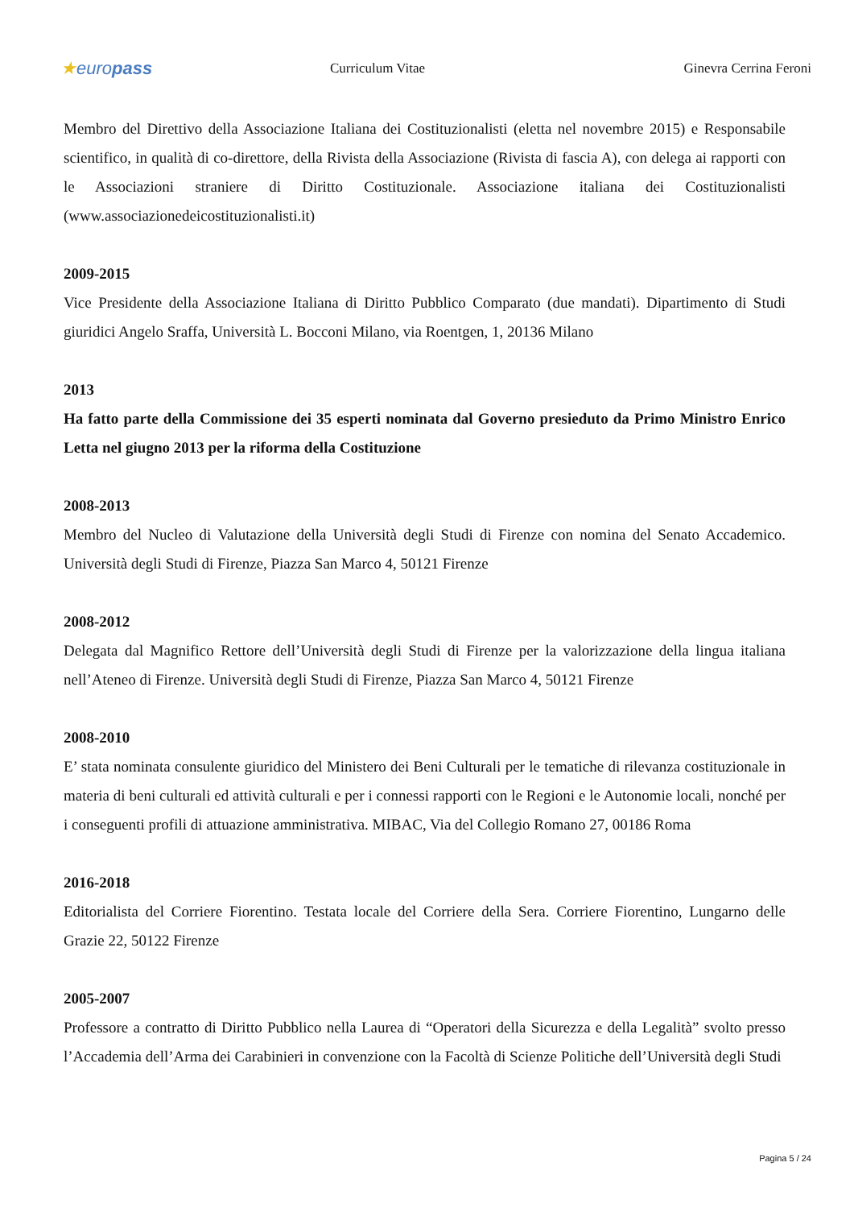★europass
Curriculum Vitae Ginevra Cerrina Feroni
Membro del Direttivo della Associazione Italiana dei Costituzionalisti (eletta nel novembre 2015) e Responsabile scientifico, in qualità di co-direttore, della Rivista della Associazione (Rivista di fascia A), con delega ai rapporti con le Associazioni straniere di Diritto Costituzionale. Associazione italiana dei Costituzionalisti (www.associazionedeicostituzionalisti.it)
2009-2015
Vice Presidente della Associazione Italiana di Diritto Pubblico Comparato (due mandati). Dipartimento di Studi giuridici Angelo Sraffa, Università L. Bocconi Milano, via Roentgen, 1, 20136 Milano
2013
Ha fatto parte della Commissione dei 35 esperti nominata dal Governo presieduto da Primo Ministro Enrico Letta nel giugno 2013 per la riforma della Costituzione
2008-2013
Membro del Nucleo di Valutazione della Università degli Studi di Firenze con nomina del Senato Accademico. Università degli Studi di Firenze, Piazza San Marco 4, 50121 Firenze
2008-2012
Delegata dal Magnifico Rettore dell’Università degli Studi di Firenze per la valorizzazione della lingua italiana nell’Ateneo di Firenze. Università degli Studi di Firenze, Piazza San Marco 4, 50121 Firenze
2008-2010
E’ stata nominata consulente giuridico del Ministero dei Beni Culturali per le tematiche di rilevanza costituzionale in materia di beni culturali ed attività culturali e per i connessi rapporti con le Regioni e le Autonomie locali, nonché per i conseguenti profili di attuazione amministrativa. MIBAC, Via del Collegio Romano 27, 00186 Roma
2016-2018
Editorialista del Corriere Fiorentino. Testata locale del Corriere della Sera. Corriere Fiorentino, Lungarno delle Grazie 22, 50122 Firenze
2005-2007
Professore a contratto di Diritto Pubblico nella Laurea di “Operatori della Sicurezza e della Legalità” svolto presso l’Accademia dell’Arma dei Carabinieri in convenzione con la Facoltà di Scienze Politiche dell’Università degli Studi
Pagina 5 / 24